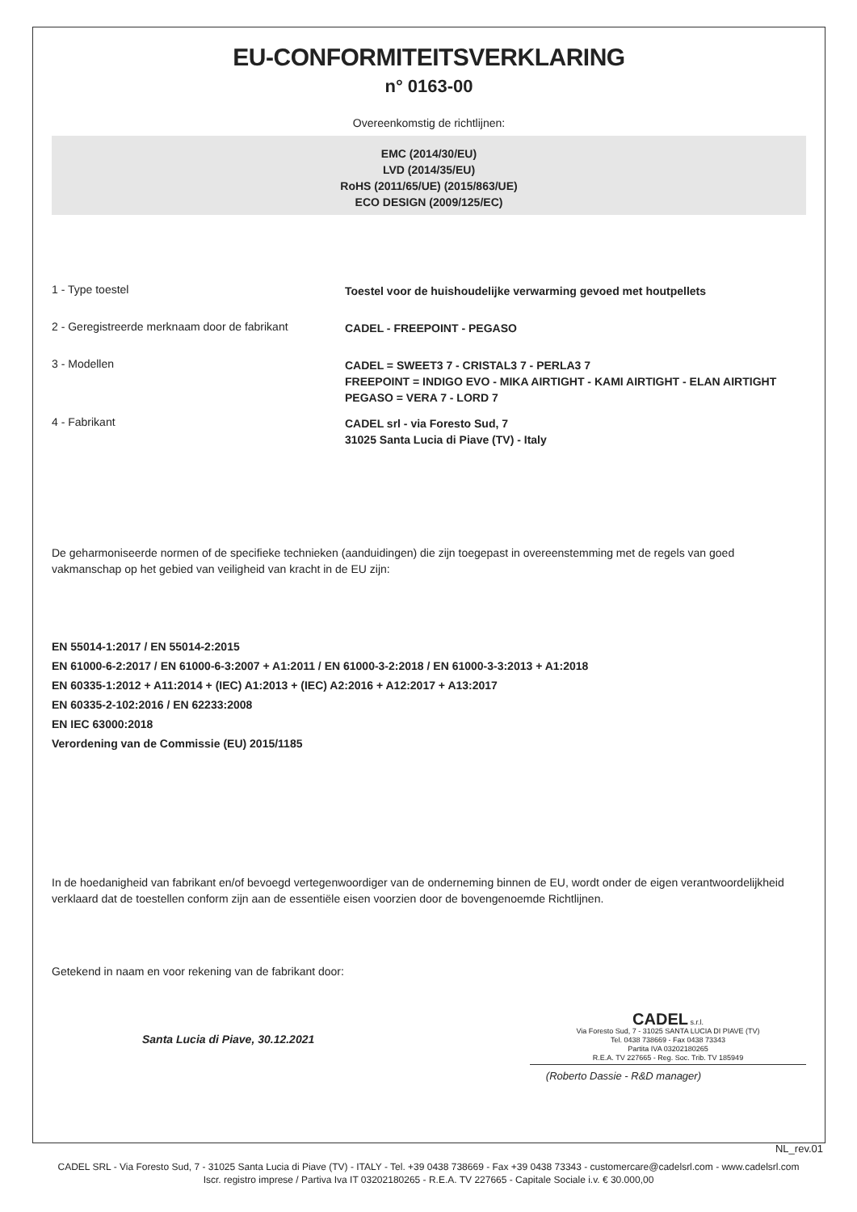EU-CONFORMITEITSVERKLARING
n° 0163-00
Overeenkomstig de richtlijnen:
EMC (2014/30/EU)
LVD (2014/35/EU)
RoHS (2011/65/UE) (2015/863/UE)
ECO DESIGN (2009/125/EC)
1 - Type toestel
Toestel voor de huishoudelijke verwarming gevoed met houtpellets
2 - Geregistreerde merknaam door de fabrikant
CADEL - FREEPOINT - PEGASO
3 - Modellen
CADEL = SWEET3 7 - CRISTAL3 7 - PERLA3 7
FREEPOINT = INDIGO EVO - MIKA AIRTIGHT - KAMI AIRTIGHT - ELAN AIRTIGHT
PEGASO = VERA 7 - LORD 7
4 - Fabrikant
CADEL srl - via Foresto Sud, 7
31025 Santa Lucia di Piave (TV) - Italy
De geharmoniseerde normen of de specifieke technieken (aanduidingen) die zijn toegepast in overeenstemming met de regels van goed vakmanschap op het gebied van veiligheid van kracht in de EU zijn:
EN 55014-1:2017 / EN 55014-2:2015
EN 61000-6-2:2017 / EN 61000-6-3:2007 + A1:2011 / EN 61000-3-2:2018 / EN 61000-3-3:2013 + A1:2018
EN 60335-1:2012 + A11:2014 + (IEC) A1:2013 + (IEC) A2:2016 + A12:2017 + A13:2017
EN 60335-2-102:2016 / EN 62233:2008
EN IEC 63000:2018
Verordening van de Commissie (EU) 2015/1185
In de hoedanigheid van fabrikant en/of bevoegd vertegenwoordiger van de onderneming binnen de EU, wordt onder de eigen verantwoordelijkheid verklaard dat de toestellen conform zijn aan de essentiële eisen voorzien door de bovengenoemde Richtlijnen.
Getekend in naam en voor rekening van de fabrikant door:
Santa Lucia di Piave, 30.12.2021
CADEL s.r.l.
Via Foresto Sud, 7 - 31025 SANTA LUCIA DI PIAVE (TV)
Tel. 0438 738669 - Fax 0438 73343
Partita IVA 03202180265
R.E.A. TV 227665 - Reg. Soc. Trib. TV 185949
(Roberto Dassie - R&D manager)
NL_rev.01
CADEL SRL - Via Foresto Sud, 7 - 31025 Santa Lucia di Piave (TV) - ITALY - Tel. +39 0438 738669 - Fax +39 0438 73343 - customercare@cadelsrl.com - www.cadelsrl.com
Iscr. registro imprese / Partiva Iva IT 03202180265 - R.E.A. TV 227665 - Capitale Sociale i.v. € 30.000,00